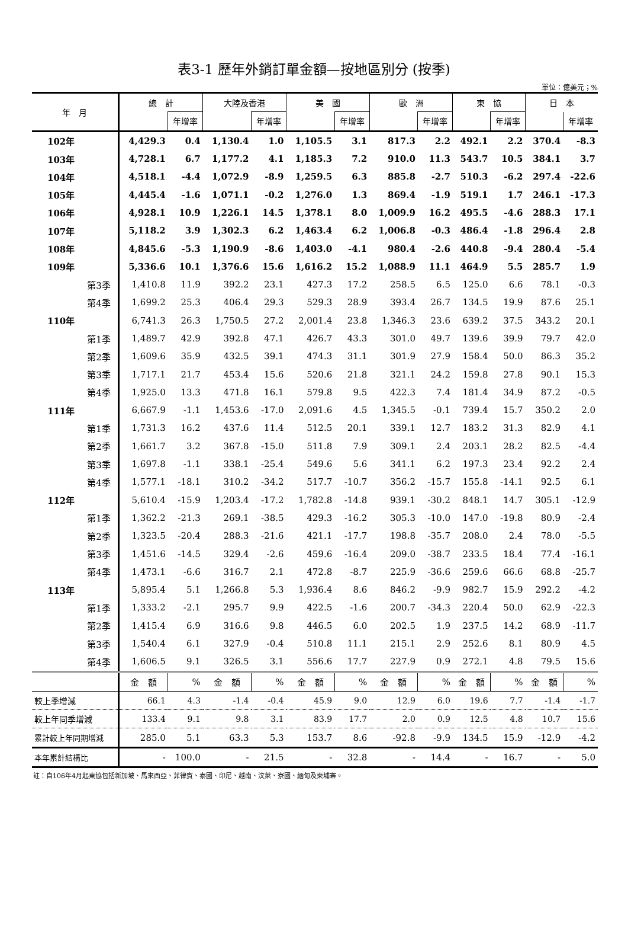表3-1 歷年外銷訂單金額—按地區別分 (按季)
單位：億美元；%
| 年 月 | 總 計 | | 大陸及香港 | | 美 國 | | 歐 洲 | | 東 協 | | 日 本 | |
| --- | --- | --- | --- | --- | --- | --- | --- | --- | --- | --- | --- | --- |
| | | 年增率 | | 年增率 | | 年增率 | | 年增率 | | 年增率 | | 年增率 |
| 102年 | 4,429.3 | 0.4 | 1,130.4 | 1.0 | 1,105.5 | 3.1 | 817.3 | 2.2 | 492.1 | 2.2 | 370.4 | -8.3 |
| 103年 | 4,728.1 | 6.7 | 1,177.2 | 4.1 | 1,185.3 | 7.2 | 910.0 | 11.3 | 543.7 | 10.5 | 384.1 | 3.7 |
| 104年 | 4,518.1 | -4.4 | 1,072.9 | -8.9 | 1,259.5 | 6.3 | 885.8 | -2.7 | 510.3 | -6.2 | 297.4 | -22.6 |
| 105年 | 4,445.4 | -1.6 | 1,071.1 | -0.2 | 1,276.0 | 1.3 | 869.4 | -1.9 | 519.1 | 1.7 | 246.1 | -17.3 |
| 106年 | 4,928.1 | 10.9 | 1,226.1 | 14.5 | 1,378.1 | 8.0 | 1,009.9 | 16.2 | 495.5 | -4.6 | 288.3 | 17.1 |
| 107年 | 5,118.2 | 3.9 | 1,302.3 | 6.2 | 1,463.4 | 6.2 | 1,006.8 | -0.3 | 486.4 | -1.8 | 296.4 | 2.8 |
| 108年 | 4,845.6 | -5.3 | 1,190.9 | -8.6 | 1,403.0 | -4.1 | 980.4 | -2.6 | 440.8 | -9.4 | 280.4 | -5.4 |
| 109年 | 5,336.6 | 10.1 | 1,376.6 | 15.6 | 1,616.2 | 15.2 | 1,088.9 | 11.1 | 464.9 | 5.5 | 285.7 | 1.9 |
| 第3季 | 1,410.8 | 11.9 | 392.2 | 23.1 | 427.3 | 17.2 | 258.5 | 6.5 | 125.0 | 6.6 | 78.1 | -0.3 |
| 第4季 | 1,699.2 | 25.3 | 406.4 | 29.3 | 529.3 | 28.9 | 393.4 | 26.7 | 134.5 | 19.9 | 87.6 | 25.1 |
| 110年 | 6,741.3 | 26.3 | 1,750.5 | 27.2 | 2,001.4 | 23.8 | 1,346.3 | 23.6 | 639.2 | 37.5 | 343.2 | 20.1 |
| 第1季 | 1,489.7 | 42.9 | 392.8 | 47.1 | 426.7 | 43.3 | 301.0 | 49.7 | 139.6 | 39.9 | 79.7 | 42.0 |
| 第2季 | 1,609.6 | 35.9 | 432.5 | 39.1 | 474.3 | 31.1 | 301.9 | 27.9 | 158.4 | 50.0 | 86.3 | 35.2 |
| 第3季 | 1,717.1 | 21.7 | 453.4 | 15.6 | 520.6 | 21.8 | 321.1 | 24.2 | 159.8 | 27.8 | 90.1 | 15.3 |
| 第4季 | 1,925.0 | 13.3 | 471.8 | 16.1 | 579.8 | 9.5 | 422.3 | 7.4 | 181.4 | 34.9 | 87.2 | -0.5 |
| 111年 | 6,667.9 | -1.1 | 1,453.6 | -17.0 | 2,091.6 | 4.5 | 1,345.5 | -0.1 | 739.4 | 15.7 | 350.2 | 2.0 |
| 第1季 | 1,731.3 | 16.2 | 437.6 | 11.4 | 512.5 | 20.1 | 339.1 | 12.7 | 183.2 | 31.3 | 82.9 | 4.1 |
| 第2季 | 1,661.7 | 3.2 | 367.8 | -15.0 | 511.8 | 7.9 | 309.1 | 2.4 | 203.1 | 28.2 | 82.5 | -4.4 |
| 第3季 | 1,697.8 | -1.1 | 338.1 | -25.4 | 549.6 | 5.6 | 341.1 | 6.2 | 197.3 | 23.4 | 92.2 | 2.4 |
| 第4季 | 1,577.1 | -18.1 | 310.2 | -34.2 | 517.7 | -10.7 | 356.2 | -15.7 | 155.8 | -14.1 | 92.5 | 6.1 |
| 112年 | 5,610.4 | -15.9 | 1,203.4 | -17.2 | 1,782.8 | -14.8 | 939.1 | -30.2 | 848.1 | 14.7 | 305.1 | -12.9 |
| 第1季 | 1,362.2 | -21.3 | 269.1 | -38.5 | 429.3 | -16.2 | 305.3 | -10.0 | 147.0 | -19.8 | 80.9 | -2.4 |
| 第2季 | 1,323.5 | -20.4 | 288.3 | -21.6 | 421.1 | -17.7 | 198.8 | -35.7 | 208.0 | 2.4 | 78.0 | -5.5 |
| 第3季 | 1,451.6 | -14.5 | 329.4 | -2.6 | 459.6 | -16.4 | 209.0 | -38.7 | 233.5 | 18.4 | 77.4 | -16.1 |
| 第4季 | 1,473.1 | -6.6 | 316.7 | 2.1 | 472.8 | -8.7 | 225.9 | -36.6 | 259.6 | 66.6 | 68.8 | -25.7 |
| 113年 | 5,895.4 | 5.1 | 1,266.8 | 5.3 | 1,936.4 | 8.6 | 846.2 | -9.9 | 982.7 | 15.9 | 292.2 | -4.2 |
| 第1季 | 1,333.2 | -2.1 | 295.7 | 9.9 | 422.5 | -1.6 | 200.7 | -34.3 | 220.4 | 50.0 | 62.9 | -22.3 |
| 第2季 | 1,415.4 | 6.9 | 316.6 | 9.8 | 446.5 | 6.0 | 202.5 | 1.9 | 237.5 | 14.2 | 68.9 | -11.7 |
| 第3季 | 1,540.4 | 6.1 | 327.9 | -0.4 | 510.8 | 11.1 | 215.1 | 2.9 | 252.6 | 8.1 | 80.9 | 4.5 |
| 第4季 | 1,606.5 | 9.1 | 326.5 | 3.1 | 556.6 | 17.7 | 227.9 | 0.9 | 272.1 | 4.8 | 79.5 | 15.6 |
| | 金 額 | % | 金 額 | % | 金 額 | % | 金 額 | % | 金 額 | % | 金 額 | % |
| 較上季增減 | 66.1 | 4.3 | -1.4 | -0.4 | 45.9 | 9.0 | 12.9 | 6.0 | 19.6 | 7.7 | -1.4 | -1.7 |
| 較上年同季增減 | 133.4 | 9.1 | 9.8 | 3.1 | 83.9 | 17.7 | 2.0 | 0.9 | 12.5 | 4.8 | 10.7 | 15.6 |
| 累計較上年同期增減 | 285.0 | 5.1 | 63.3 | 5.3 | 153.7 | 8.6 | -92.8 | -9.9 | 134.5 | 15.9 | -12.9 | -4.2 |
| 本年累計結構比 | - | 100.0 | - | 21.5 | - | 32.8 | - | 14.4 | - | 16.7 | - | 5.0 |
註：自106年4月起東協包括新加坡、馬來西亞、菲律賓、泰國、印尼、越南、汶萊、寮國、緬甸及柬埔寨。